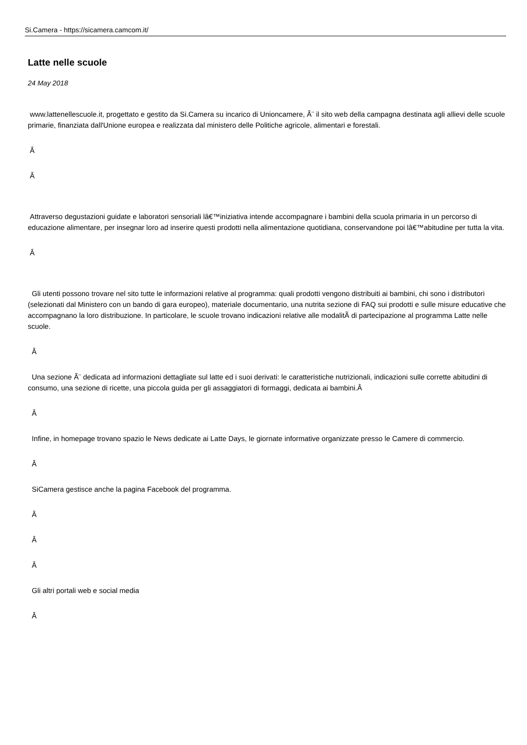Si.Camera - https://sicamera.camcom.it/
Latte nelle scuole
24 May 2018
www.lattenellescuole.it, progettato e gestito da Si.Camera su incarico di Unioncamere, Ã¨ il sito web della campagna destinata agli allievi delle scuole primarie, finanziata dall'Unione europea e realizzata dal ministero delle Politiche agricole, alimentari e forestali.
Â
Â
Attraverso degustazioni guidate e laboratori sensoriali lâ€™iniziativa intende accompagnare i bambini della scuola primaria in un percorso di educazione alimentare, per insegnar loro ad inserire questi prodotti nella alimentazione quotidiana, conservandone poi lâ€™abitudine per tutta la vita.
Â
Gli utenti possono trovare nel sito tutte le informazioni relative al programma: quali prodotti vengono distribuiti ai bambini, chi sono i distributori (selezionati dal Ministero con un bando di gara europeo), materiale documentario, una nutrita sezione di FAQ sui prodotti e sulle misure educative che accompagnano la loro distribuzione. In particolare, le scuole trovano indicazioni relative alle modalitÃ di partecipazione al programma Latte nelle scuole.
Â
Una sezione Ã¨ dedicata ad informazioni dettagliate sul latte ed i suoi derivati: le caratteristiche nutrizionali, indicazioni sulle corrette abitudini di consumo, una sezione di ricette, una piccola guida per gli assaggiatori di formaggi, dedicata ai bambini.Â
Â
Infine, in homepage trovano spazio le News dedicate ai Latte Days, le giornate informative organizzate presso le Camere di commercio.
Â
SiCamera gestisce anche la pagina Facebook del programma.
Â
Â
Â
Gli altri portali web e social media
Â